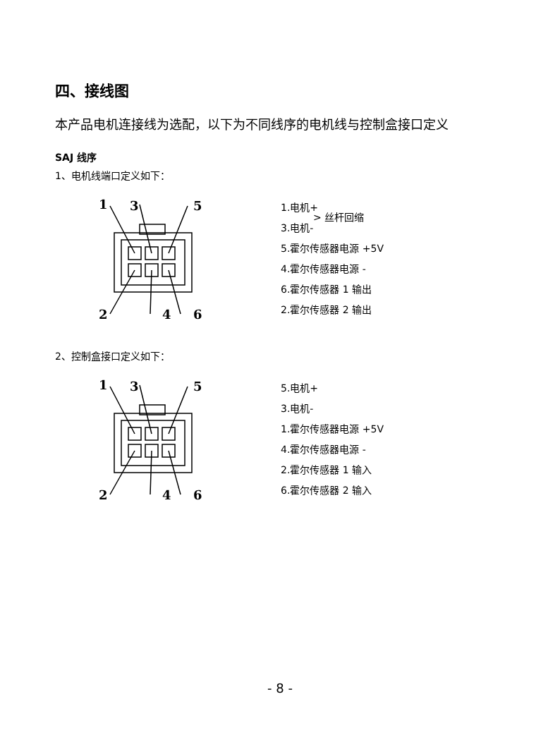四、接线图
本产品电机连接线为选配，以下为不同线序的电机线与控制盒接口定义
SAJ 线序
1、电机线端口定义如下：
1
3
5
2
4
6
1.电机+
3.电机-
5.霍尔传感器电源 +5V
4.霍尔传感器电源 -
6.霍尔传感器 1 输出
2.霍尔传感器 2 输出
> 丝杆回缩
2、控制盒接口定义如下：
1
3
5
2
4
6
5.电机+
3.电机-
1.霍尔传感器电源 +5V
4.霍尔传感器电源 -
2.霍尔传感器 1 输入
6.霍尔传感器 2 输入
- 8 -